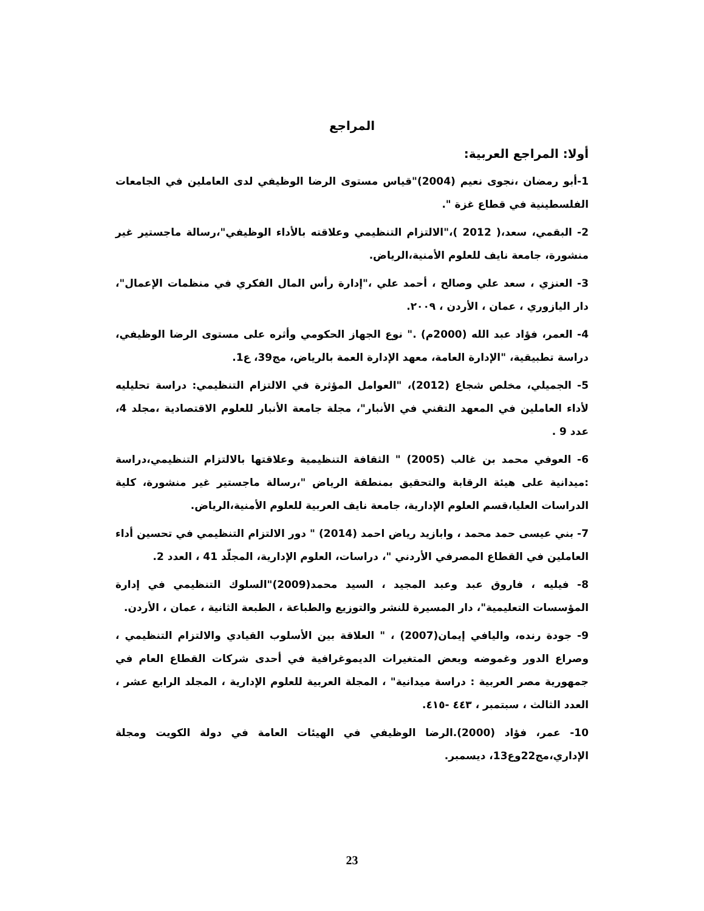المراجع
أولا: المراجع العربية:
1-أبو رمضان ،نجوى نعيم (2004)"قياس مستوى الرضا الوظيفي لدى العاملين في الجامعات الفلسطينية في قطاع غزة ".
2- البقمي، سعد،( 2012 )،"الالتزام التنظيمي وعلاقته بالأداء الوظيفي"،رسالة ماجستير غير منشورة، جامعة نايف للعلوم الأمنية،الرياض.
3- العنزي ، سعد علي وصالح ، أحمد علي ،"إدارة رأس المال الفكري في منظمات الإعمال"، دار اليازوري ، عمان ، الأردن ، ٢٠٠٩.
4- العمر، فؤاد عبد الله (2000م) ." نوع الجهاز الحكومي وأثره على مستوى الرضا الوظيفي، دراسة تطبيقية، "الإدارة العامة، معهد الإدارة العمة بالرياض، مج39، ع1.
5- الجميلي، مخلص شجاع (2012)، "العوامل المؤثرة في الالتزام التنظيمي: دراسة تحليليه لأداء العاملين في المعهد التقني في الأنبار"، مجلة جامعة الأنبار للعلوم الاقتصادية ،مجلد 4، عدد 9 .
6- العوفي محمد بن غالب (2005) " الثقافة التنظيمية وعلاقتها بالالتزام التنظيمي،دراسة :ميدانية على هيئة الرقابة والتحقيق بمنطقة الرياض "،رسالة ماجستير غير منشورة، كلية الدراسات العليا،قسم العلوم الإدارية، جامعة نايف العربية للعلوم الأمنية،الرياض.
7- بني عيسى حمد محمد ، وابازيد رياض احمد (2014) " دور الالتزام التنظيمي في تحسين أداء العاملين في القطاع المصرفي الأردني "، دراسات، العلوم الإدارية، المجلّد 41 ، العدد 2.
8- فيليه ، فاروق عبد وعبد المجيد ، السيد محمد(2009)"السلوك التنظيمي في إدارة المؤسسات التعليمية"، دار المسيرة للنشر والتوزيع والطباعة ، الطبعة الثانية ، عمان ، الأردن.
9- جودة رنده، واليافي إيمان(2007) ، " العلاقة بين الأسلوب القيادي والالتزام التنظيمي ، وصراع الدور وغموضه وبعض المتغيرات الديموغرافية في أحدى شركات القطاع العام في جمهورية مصر العربية : دراسة ميدانية" ، المجلة العربية للعلوم الإدارية ، المجلد الرابع عشر ، العدد الثالث ، سبتمبر ، ٤٤٣ -٤١٥.
10- عمر، فؤاد (2000).الرضا الوظيفي في الهيئات العامة في دولة الكويت ومجلة الإداري،مج22وع13، ديسمبر.
23